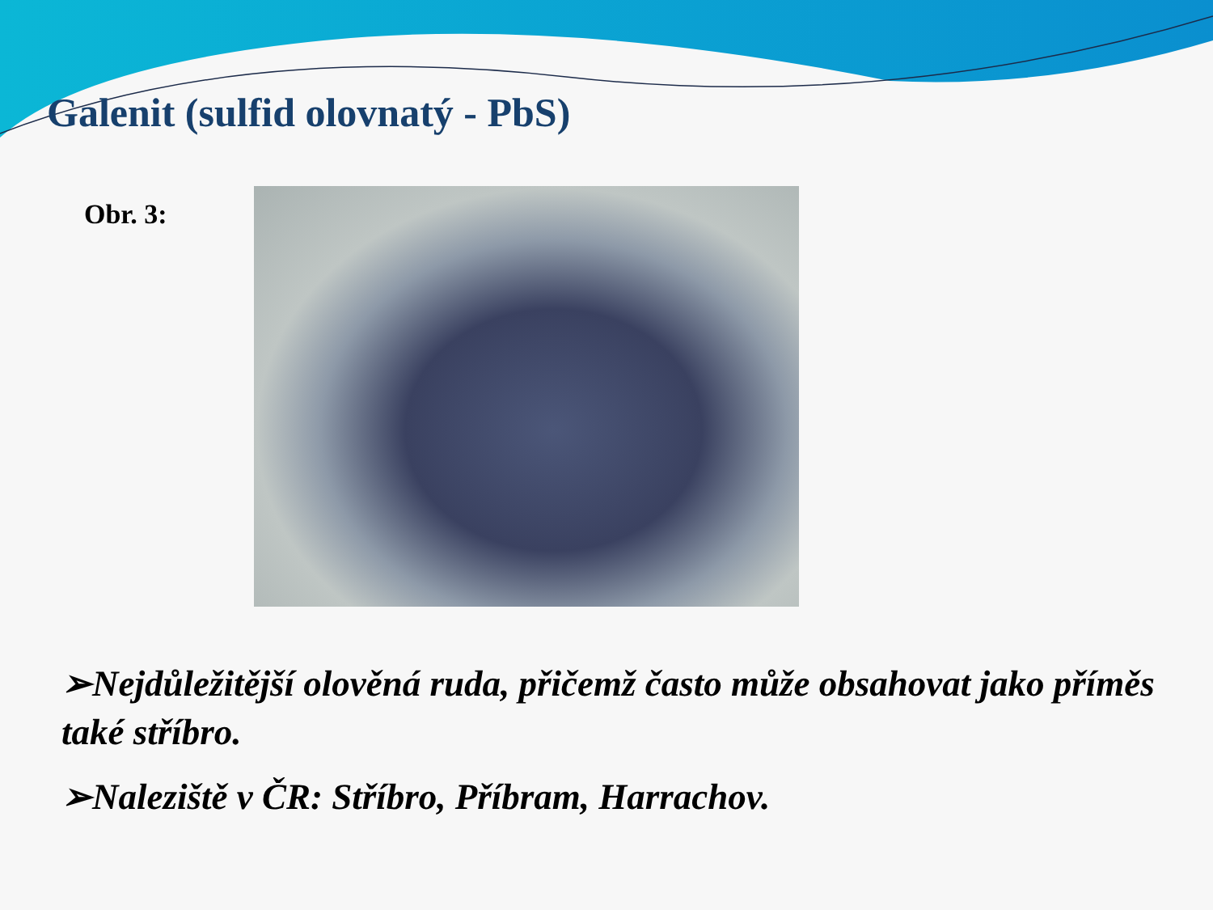Galenit (sulfid olovnatý - PbS)
Obr. 3:
➢Nejdůležitější olověná ruda, přičemž často může obsahovat jako příměs také stříbro.
➢Naleziště v ČR: Stříbro, Příbram, Harrachov.